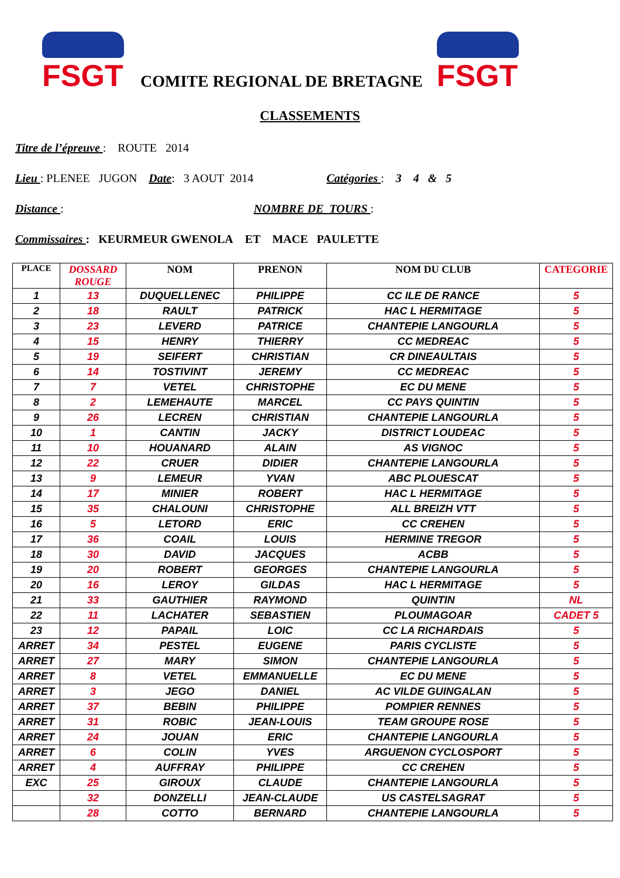FSGT
COMITE REGIONAL DE BRETAGNE
FSGT
CLASSEMENTS
Titre de l’épreuve : ROUTE 2014
Lieu : PLENEE JUGON Date: 3 AOUT 2014 Catégories : 3 4 & 5
Distance : NOMBRE DE TOURS :
Commissaires : KEURMEUR GWENOLA ET MACE PAULETTE
| PLACE | DOSSARD ROUGE | NOM | PRENON | NOM DU CLUB | CATEGORIE |
| --- | --- | --- | --- | --- | --- |
| 1 | 13 | DUQUELLENEC | PHILIPPE | CC ILE DE RANCE | 5 |
| 2 | 18 | RAULT | PATRICK | HAC L HERMITAGE | 5 |
| 3 | 23 | LEVERD | PATRICE | CHANTEPIE LANGOURLA | 5 |
| 4 | 15 | HENRY | THIERRY | CC MEDREAC | 5 |
| 5 | 19 | SEIFERT | CHRISTIAN | CR DINEAULTAIS | 5 |
| 6 | 14 | TOSTIVINT | JEREMY | CC MEDREAC | 5 |
| 7 | 7 | VETEL | CHRISTOPHE | EC DU MENE | 5 |
| 8 | 2 | LEMEHAUTE | MARCEL | CC PAYS QUINTIN | 5 |
| 9 | 26 | LECREN | CHRISTIAN | CHANTEPIE LANGOURLA | 5 |
| 10 | 1 | CANTIN | JACKY | DISTRICT LOUDEAC | 5 |
| 11 | 10 | HOUANARD | ALAIN | AS VIGNOC | 5 |
| 12 | 22 | CRUER | DIDIER | CHANTEPIE LANGOURLA | 5 |
| 13 | 9 | LEMEUR | YVAN | ABC PLOUESCAT | 5 |
| 14 | 17 | MINIER | ROBERT | HAC L HERMITAGE | 5 |
| 15 | 35 | CHALOUNI | CHRISTOPHE | ALL BREIZH VTT | 5 |
| 16 | 5 | LETORD | ERIC | CC CREHEN | 5 |
| 17 | 36 | COAIL | LOUIS | HERMINE TREGOR | 5 |
| 18 | 30 | DAVID | JACQUES | ACBB | 5 |
| 19 | 20 | ROBERT | GEORGES | CHANTEPIE LANGOURLA | 5 |
| 20 | 16 | LEROY | GILDAS | HAC L HERMITAGE | 5 |
| 21 | 33 | GAUTHIER | RAYMOND | QUINTIN | NL |
| 22 | 11 | LACHATER | SEBASTIEN | PLOUMAGOAR | CADET 5 |
| 23 | 12 | PAPAIL | LOIC | CC LA RICHARDAIS | 5 |
| ARRET | 34 | PESTEL | EUGENE | PARIS CYCLISTE | 5 |
| ARRET | 27 | MARY | SIMON | CHANTEPIE LANGOURLA | 5 |
| ARRET | 8 | VETEL | EMMANUELLE | EC DU MENE | 5 |
| ARRET | 3 | JEGO | DANIEL | AC VILDE GUINGALAN | 5 |
| ARRET | 37 | BEBIN | PHILIPPE | POMPIER RENNES | 5 |
| ARRET | 31 | ROBIC | JEAN-LOUIS | TEAM GROUPE ROSE | 5 |
| ARRET | 24 | JOUAN | ERIC | CHANTEPIE LANGOURLA | 5 |
| ARRET | 6 | COLIN | YVES | ARGUENON CYCLOSPORT | 5 |
| ARRET | 4 | AUFFRAY | PHILIPPE | CC CREHEN | 5 |
| EXC | 25 | GIROUX | CLAUDE | CHANTEPIE LANGOURLA | 5 |
| | 32 | DONZELLI | JEAN-CLAUDE | US CASTELSAGRAT | 5 |
| | 28 | COTTO | BERNARD | CHANTEPIE LANGOURLA | 5 |